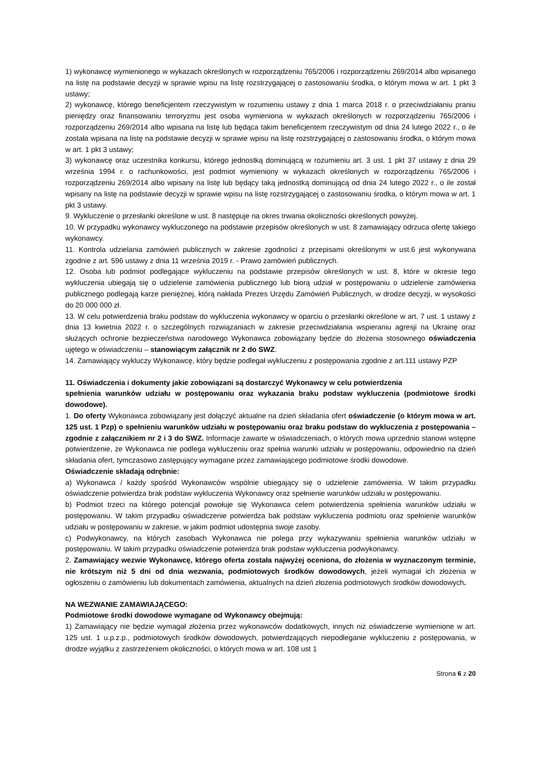1) wykonawcę wymienionego w wykazach określonych w rozporządzeniu 765/2006 i rozporządzeniu 269/2014 albo wpisanego na listę na podstawie decyzji w sprawie wpisu na listę rozstrzygającej o zastosowaniu środka, o którym mowa w art. 1 pkt 3 ustawy;
2) wykonawcę, którego beneficjentem rzeczywistym w rozumieniu ustawy z dnia 1 marca 2018 r. o przeciwdziałaniu praniu pieniędzy oraz finansowaniu terroryzmu jest osoba wymieniona w wykazach określonych w rozporządzeniu 765/2006 i rozporządzeniu 269/2014 albo wpisana na listę lub będąca takim beneficjentem rzeczywistym od dnia 24 lutego 2022 r., o ile została wpisana na listę na podstawie decyzji w sprawie wpisu na listę rozstrzygającej o zastosowaniu środka, o którym mowa w art. 1 pkt 3 ustawy;
3) wykonawcę oraz uczestnika konkursu, którego jednostką dominującą w rozumieniu art. 3 ust. 1 pkt 37 ustawy z dnia 29 września 1994 r. o rachunkowości, jest podmiot wymieniony w wykazach określonych w rozporządzeniu 765/2006 i rozporządzeniu 269/2014 albo wpisany na listę lub będący taką jednostką dominującą od dnia 24 lutego 2022 r., o ile został wpisany na listę na podstawie decyzji w sprawie wpisu na listę rozstrzygającej o zastosowaniu środka, o którym mowa w art. 1 pkt 3 ustawy.
9. Wykluczenie o przesłanki określone w ust. 8 następuje na okres trwania okoliczności określonych powyżej.
10. W przypadku wykonawcy wykluczonego na podstawie przepisów określonych w ust. 8 zamawiający odrzuca ofertę takiego wykonawcy.
11. Kontrola udzielania zamówień publicznych w zakresie zgodności z przepisami określonymi w ust.6 jest wykonywana zgodnie z art. 596 ustawy z dnia 11 września 2019 r. - Prawo zamówień publicznych.
12. Osoba lub podmiot podlegające wykluczeniu na podstawie przepisów określonych w ust. 8, które w okresie tego wykluczenia ubiegają się o udzielenie zamówienia publicznego lub biorą udział w postępowaniu o udzielenie zamówienia publicznego podlegają karze pieniężnej, którą nakłada Prezes Urzędu Zamówień Publicznych, w drodze decyzji, w wysokości do 20 000 000 zł.
13. W celu potwierdzenia braku podstaw do wykluczenia wykonawcy w oparciu o przesłanki określone w art. 7 ust. 1 ustawy z dnia 13 kwietnia 2022 r. o szczególnych rozwiązaniach w zakresie przeciwdziałania wspieraniu agresji na Ukrainę oraz służących ochronie bezpieczeństwa narodowego Wykonawca zobowiązany będzie do złożenia stosownego oświadczenia ujętego w oświadczeniu – stanowiącym załącznik nr 2 do SWZ.
14. Zamawiający wykluczy Wykonawcę, który będzie podlegał wykluczeniu z postępowania zgodnie z art.111 ustawy PZP
11. Oświadczenia i dokumenty jakie zobowiązani są dostarczyć Wykonawcy w celu potwierdzenia
spełnienia warunków udziału w postępowaniu oraz wykazania braku podstaw wykluczenia (podmiotowe środki dowodowe).
1. Do oferty Wykonawca zobowiązany jest dołączyć aktualne na dzień składania ofert oświadczenie (o którym mowa w art. 125 ust. 1 Pzp) o spełnieniu warunków udziału w postępowaniu oraz braku podstaw do wykluczenia z postępowania – zgodnie z załącznikiem nr 2 i 3 do SWZ. Informacje zawarte w oświadczeniach, o których mowa uprzednio stanowi wstępne potwierdzenie, że Wykonawca nie podlega wykluczeniu oraz spełnia warunki udziału w postępowaniu, odpowiednio na dzień składania ofert, tymczasowo zastępujący wymagane przez zamawiającego podmiotowe środki dowodowe.
Oświadczenie składają odrębnie:
a) Wykonawca / każdy spośród Wykonawców wspólnie ubiegający się o udzielenie zamówienia. W takim przypadku oświadczenie potwierdza brak podstaw wykluczenia Wykonawcy oraz spełnienie warunków udziału w postępowaniu.
b) Podmiot trzeci na którego potencjał powołuje się Wykonawca celem potwierdzenia spełnienia warunków udziału w postępowaniu. W takim przypadku oświadczenie potwierdza bak podstaw wykluczenia podmiotu oraz spełnienie warunków udziału w postępowaniu w zakresie, w jakim podmiot udostępnia swoje zasoby.
c) Podwykonawcy, na których zasobach Wykonawca nie polega przy wykazywaniu spełnienia warunków udziału w postępowaniu. W takim przypadku oświadczenie potwierdza brak podstaw wykluczenia podwykonawcy.
2. Zamawiający wezwie Wykonawcę, którego oferta została najwyżej oceniona, do złożenia w wyznaczonym terminie, nie krótszym niż 5 dni od dnia wezwania, podmiotowych środków dowodowych, jeżeli wymagał ich złożenia w ogłoszeniu o zamówieniu lub dokumentach zamówienia, aktualnych na dzień złożenia podmiotowych środków dowodowych.
NA WEZWANIE ZAMAWIAJĄCEGO:
Podmiotowe środki dowodowe wymagane od Wykonawcy obejmują:
1) Zamawiający nie będzie wymagał złożenia przez wykonawców dodatkowych, innych niż oświadczenie wymienione w art. 125 ust. 1 u.p.z.p., podmiotowych środków dowodowych, potwierdzających niepodleganie wykluczeniu z postępowania, w drodze wyjątku z zastrzeżeniem okoliczności, o których mowa w art. 108 ust 1
Strona 6 z 20